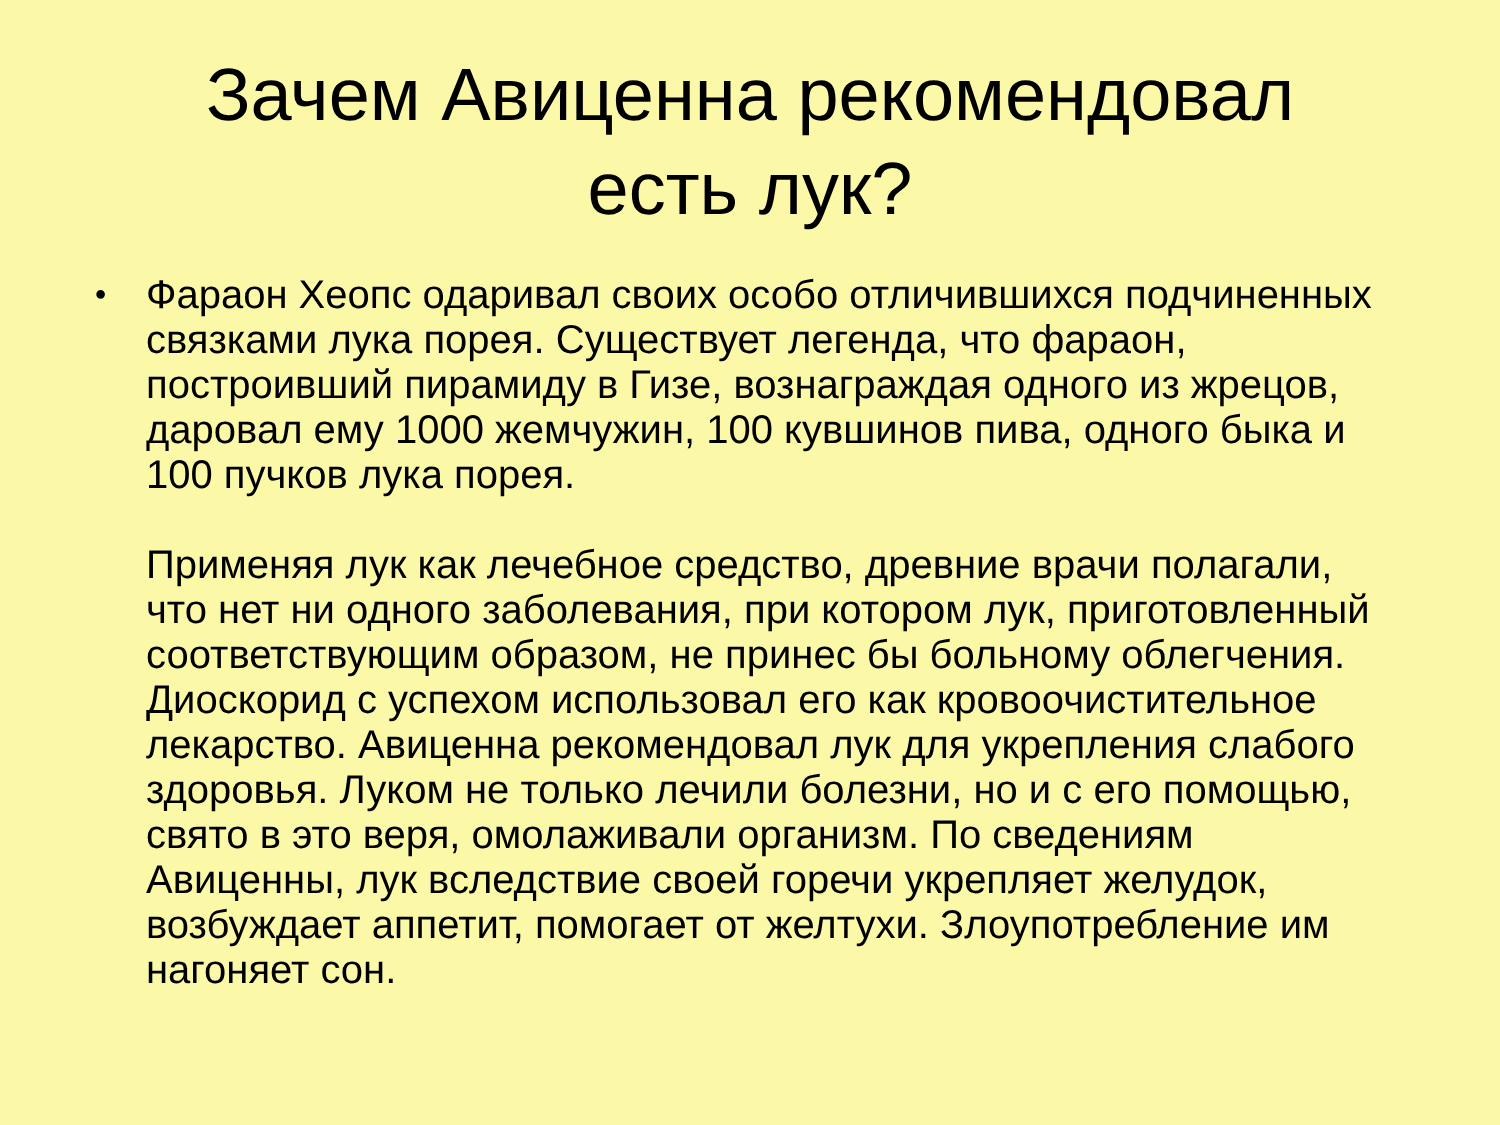Зачем Авиценна рекомендовал
есть лук?
•
Фараон Хеопс одаривал своих особо отличившихся подчиненных связками лука порея. Существует легенда, что фараон, построивший пирамиду в Гизе, вознаграждая одного из жрецов, даровал ему 1000 жемчужин, 100 кувшинов пива, одного быка и 100 пучков лука порея.
Применяя лук как лечебное средство, древние врачи полагали, что нет ни одного заболевания, при котором лук, приготовленный соответствующим образом, не принес бы больному облегчения. Диоскорид с успехом использовал его как кровоочистительное лекарство. Авиценна рекомендовал лук для укрепления слабого здоровья. Луком не только лечили болезни, но и с его помощью, свято в это веря, омолаживали организм. По сведениям Авиценны, лук вследствие своей горечи укрепляет желудок, возбуждает аппетит, помогает от желтухи. Злоупотребление им нагоняет сон.